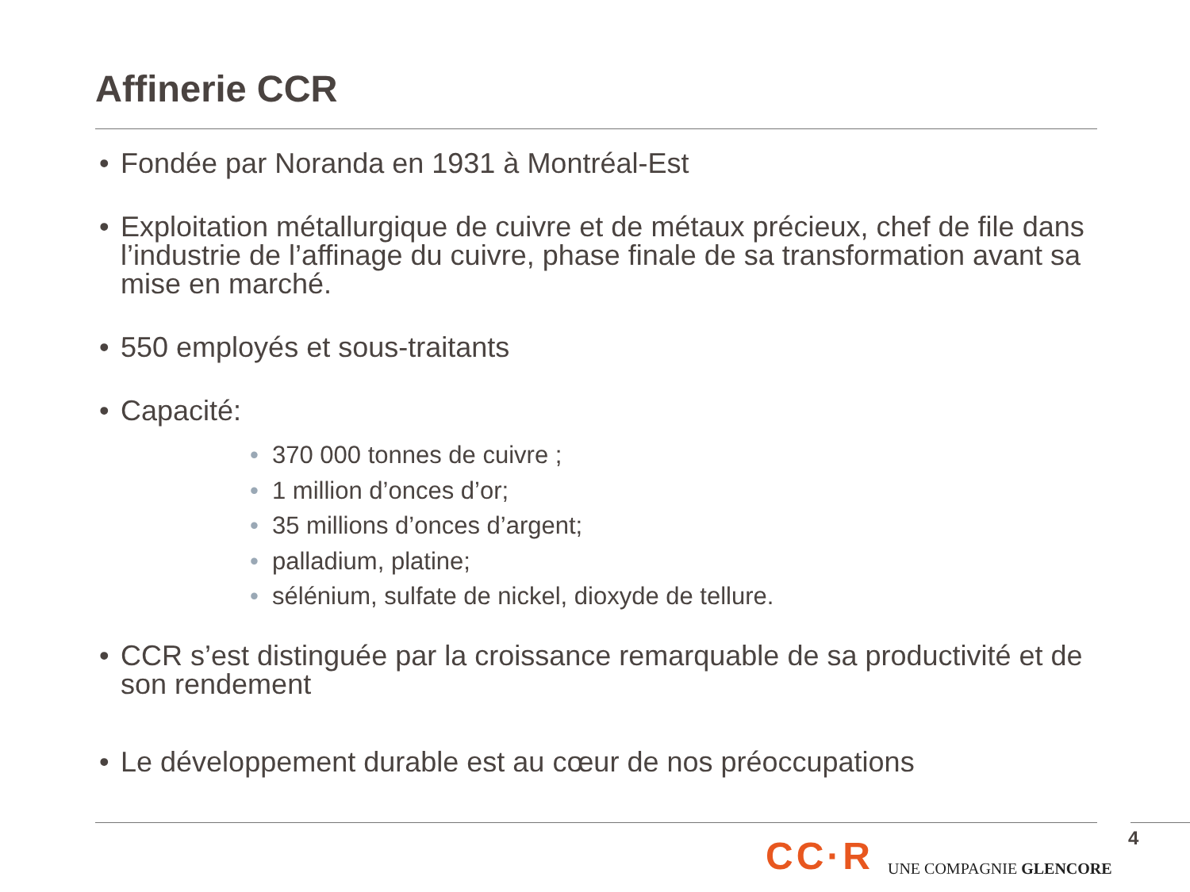Affinerie CCR
• Fondée par Noranda en 1931 à Montréal-Est
• Exploitation métallurgique de cuivre et de métaux précieux, chef de file dans l’industrie de l’affinage du cuivre, phase finale de sa transformation avant sa mise en marché.
• 550 employés et sous-traitants
• Capacité:
• 370 000 tonnes de cuivre ;
• 1 million d’onces d’or;
• 35 millions d’onces d’argent;
• palladium, platine;
• sélénium, sulfate de nickel, dioxyde de tellure.
• CCR s’est distinguée par la croissance remarquable de sa productivité et de son rendement
• Le développement durable est au cœur de nos préoccupations
CC·R UNE COMPAGNIE GLENCORE 4